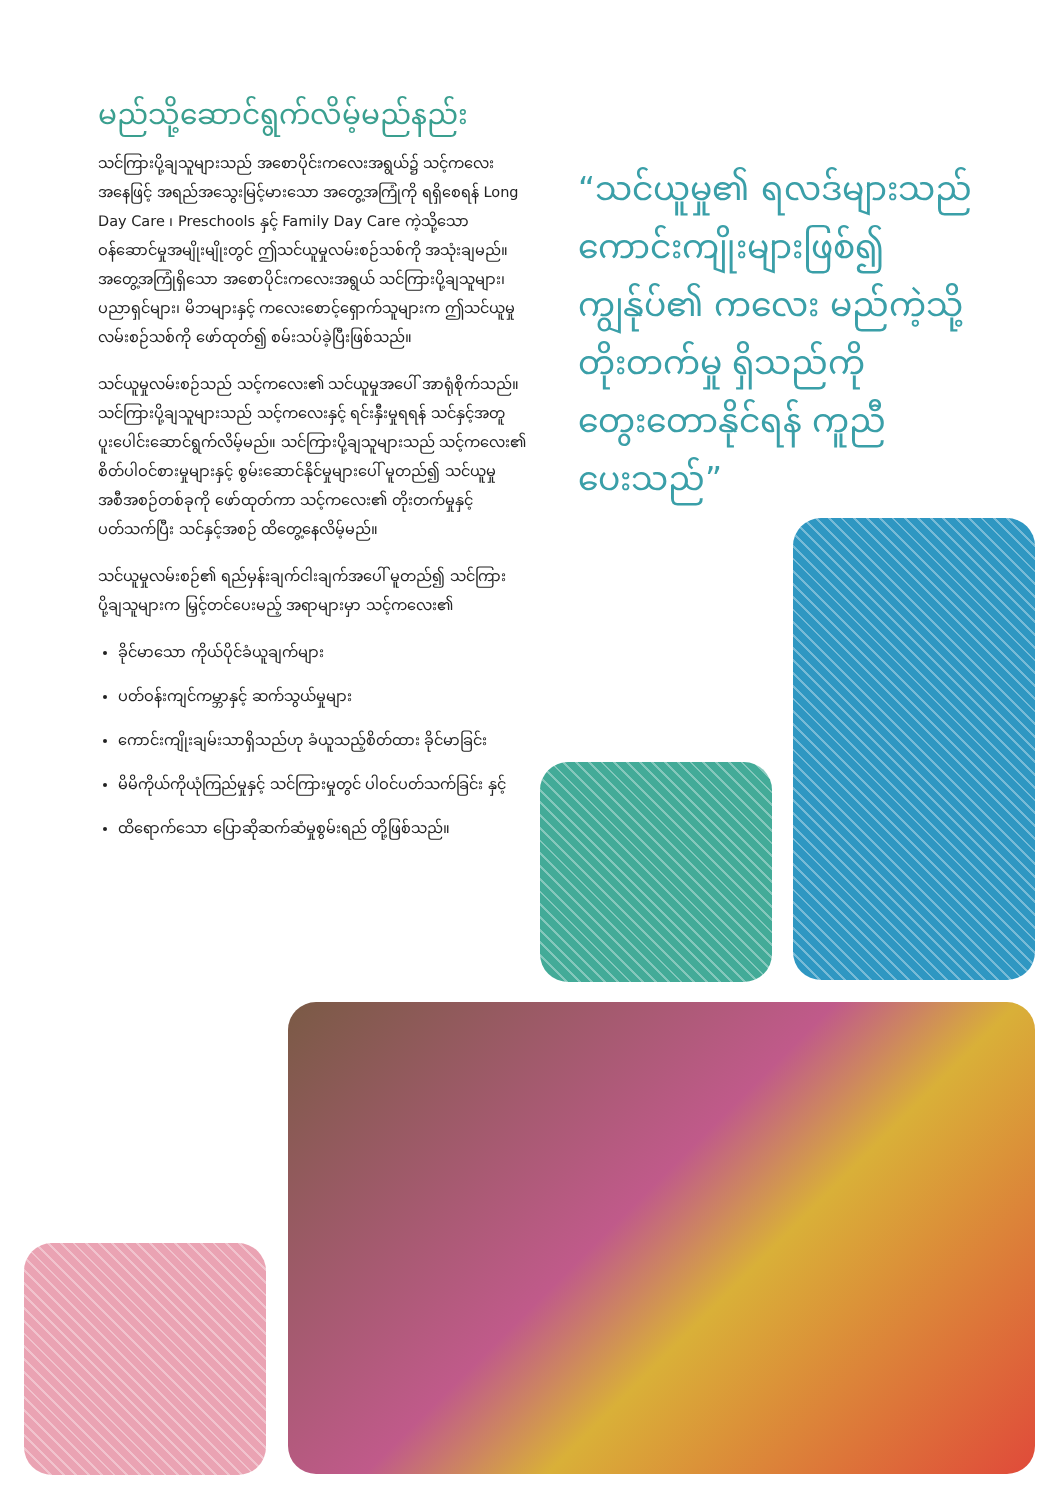မည်သို့ဆောင်ရွက်လိမ့်မည်နည်း
သင်ကြားပို့ချသူများသည် အစောပိုင်းကလေးအရွယ်၌ သင့်ကလေးအနေဖြင့် အရည်အသွေးမြင့်မားသော အတွေ့အကြုံကို ရရှိစေရန် Long Day Care ၊ Preschools နှင့် Family Day Care ကဲ့သို့သော ဝန်ဆောင်မှုအမျိုးမျိုးတွင် ဤသင်ယူမှုလမ်းစဉ်သစ်ကို အသုံးချမည်။ အတွေ့အကြုံရှိသော အစောပိုင်းကလေးအရွယ် သင်ကြားပို့ချသူများ၊ ပညာရှင်များ၊ မိဘများနှင့် ကလေးစောင့်ရှောက်သူများက ဤသင်ယူမှုလမ်းစဉ်သစ်ကို ဖော်ထုတ်၍ စမ်းသပ်ခဲ့ပြီးဖြစ်သည်။
သင်ယူမှုလမ်းစဉ်သည် သင့်ကလေး၏ သင်ယူမှုအပေါ် အာရုံစိုက်သည်။ သင်ကြားပို့ချသူများသည် သင့်ကလေးနှင့် ရင်းနှီးမှုရရန် သင်နှင့်အတူ ပူးပေါင်းဆောင်ရွက်လိမ့်မည်။ သင်ကြားပို့ချသူများသည် သင့်ကလေး၏ စိတ်ပါဝင်စားမှုများနှင့် စွမ်းဆောင်နိုင်မှုများပေါ် မူတည်၍ သင်ယူမှုအစီအစဉ်တစ်ခုကို ဖော်ထုတ်ကာ သင့်ကလေး၏ တိုးတက်မှုနှင့် ပတ်သက်ပြီး သင်နှင့်အစဉ် ထိတွေ့နေလိမ့်မည်။
သင်ယူမှုလမ်းစဉ်၏ ရည်မှန်းချက်ငါးချက်အပေါ် မူတည်၍ သင်ကြားပို့ချသူများက မြှင့်တင်ပေးမည့် အရာများမှာ သင့်ကလေး၏
ခိုင်မာသော ကိုယ်ပိုင်ခံယူချက်များ
ပတ်ဝန်းကျင်ကမ္ဘာနှင့် ဆက်သွယ်မှုများ
ကောင်းကျိုးချမ်းသာရှိသည်ဟု ခံယူသည့်စိတ်ထား ခိုင်မာခြင်း
မိမိကိုယ်ကိုယုံကြည်မှုနှင့် သင်ကြားမှုတွင် ပါဝင်ပတ်သက်ခြင်း နှင့်
ထိရောက်သော ပြောဆိုဆက်ဆံမှုစွမ်းရည် တို့ဖြစ်သည်။
“သင်ယူမှု၏ ရလဒ်များသည် ကောင်းကျိုးများဖြစ်၍ ကျွန်ုပ်၏ ကလေး မည်ကဲ့သို့ တိုးတက်မှု ရှိသည်ကို တွေးတောနိုင်ရန် ကူညီပေးသည်”